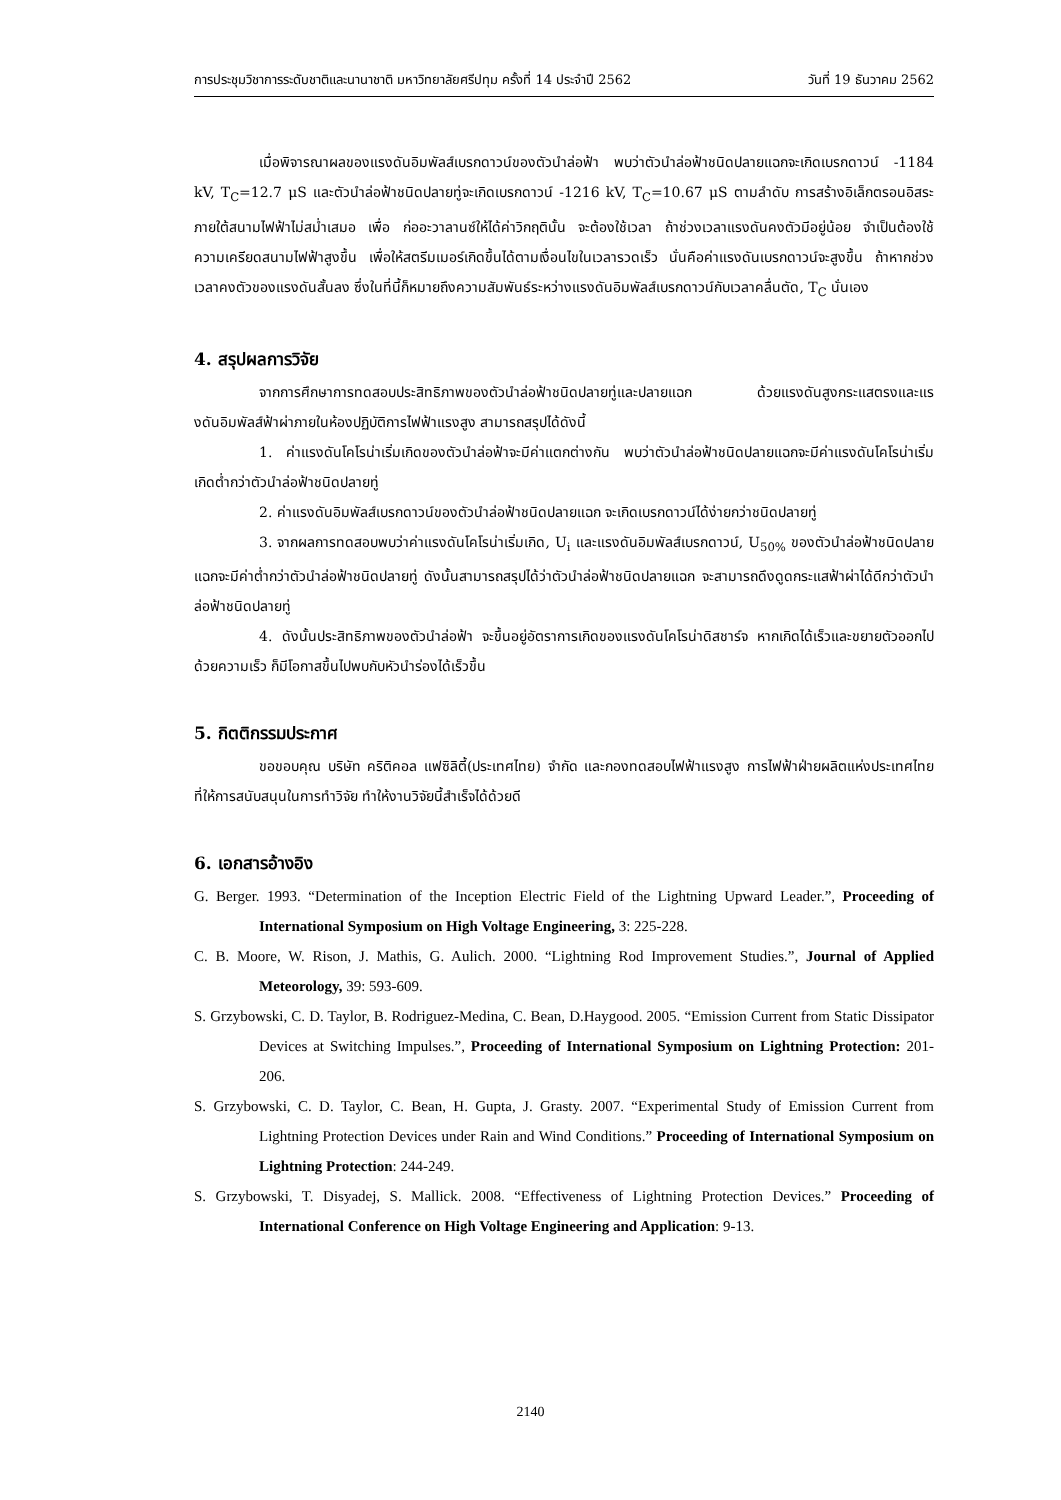การประชุมวิชาการระดับชาติและนานาชาติ มหาวิทยาลัยศรีปทุม ครั้งที่ 14 ประจำปี 2562 วันที่ 19 ธันวาคม 2562
เมื่อพิจารณาผลของแรงดันอิมพัลส์เบรกดาวน์ของตัวนำล่อฟ้า พบว่าตัวนำล่อฟ้าชนิดปลายแฉกจะเกิดเบรกดาวน์ -1184 kV, T<sub>C</sub>=12.7 μS และตัวนำล่อฟ้าชนิดปลายทู่จะเกิดเบรกดาวน์ -1216 kV, T<sub>C</sub>=10.67 μS ตามลำดับ การสร้างอิเล็กตรอนอิสระภายใต้สนามไฟฟ้าไม่สม่ำเสมอ เพื่อ ก่ออะวาลานซ์ให้ได้ค่าวิกฤตินั้น จะต้องใช้เวลา ถ้าช่วงเวลาแรงดันคงตัวมีอยู่น้อย จำเป็นต้องใช้ความเครียดสนามไฟฟ้าสูงขึ้น เพื่อให้สตรีมเมอร์เกิดขึ้นได้ตามเงื่อนไขในเวลารวดเร็ว นั่นคือค่าแรงดันเบรกดาวน์จะสูงขึ้น ถ้าหากช่วงเวลาคงตัวของแรงดันสั้นลง ซึ่งในที่นี้ก็หมายถึงความสัมพันธ์ระหว่างแรงดันอิมพัลส์เบรกดาวน์กับเวลาคลื่นตัด, T<sub>C</sub> นั่นเอง
4. สรุปผลการวิจัย
จากการศึกษาการทดสอบประสิทธิภาพของตัวนำล่อฟ้าชนิดปลายทู่และปลายแฉก ด้วยแรงดันสูงกระแสตรงและแรงดันอิมพัลส์ฟ้าผ่าภายในห้องปฏิบัติการไฟฟ้าแรงสูง สามารถสรุปได้ดังนี้
1. ค่าแรงดันโคโรน่าเริ่มเกิดของตัวนำล่อฟ้าจะมีค่าแตกต่างกัน พบว่าตัวนำล่อฟ้าชนิดปลายแฉกจะมีค่าแรงดันโคโรน่าเริ่มเกิดต่ำกว่าตัวนำล่อฟ้าชนิดปลายทู่
2. ค่าแรงดันอิมพัลส์เบรกดาวน์ของตัวนำล่อฟ้าชนิดปลายแฉก จะเกิดเบรกดาวน์ได้ง่ายกว่าชนิดปลายทู่
3. จากผลการทดสอบพบว่าค่าแรงดันโคโรน่าเริ่มเกิด, U<sub>i</sub> และแรงดันอิมพัลส์เบรกดาวน์, U<sub>50%</sub> ของตัวนำล่อฟ้าชนิดปลายแฉกจะมีค่าต่ำกว่าตัวนำล่อฟ้าชนิดปลายทู่ ดังนั้นสามารถสรุปได้ว่าตัวนำล่อฟ้าชนิดปลายแฉก จะสามารถดึงดูดกระแสฟ้าผ่าได้ดีกว่าตัวนำล่อฟ้าชนิดปลายทู่
4. ดังนั้นประสิทธิภาพของตัวนำล่อฟ้า จะขึ้นอยู่อัตราการเกิดของแรงดันโคโรน่าดิสชาร์จ หากเกิดได้เร็วและขยายตัวออกไปด้วยความเร็ว ก็มีโอกาสขึ้นไปพบกับหัวนำร่องได้เร็วขึ้น
5. กิตติกรรมประกาศ
ขอขอบคุณ บริษัท คริติคอล แฟซิลิตี้(ประเทศไทย) จำกัด และกองทดสอบไฟฟ้าแรงสูง การไฟฟ้าฝ่ายผลิตแห่งประเทศไทย ที่ให้การสนับสนุนในการทำวิจัย ทำให้งานวิจัยนี้สำเร็จได้ด้วยดี
6. เอกสารอ้างอิง
G. Berger. 1993. “Determination of the Inception Electric Field of the Lightning Upward Leader.”, Proceeding of International Symposium on High Voltage Engineering, 3: 225-228.
C. B. Moore, W. Rison, J. Mathis, G. Aulich. 2000. “Lightning Rod Improvement Studies.”, Journal of Applied Meteorology, 39: 593-609.
S. Grzybowski, C. D. Taylor, B. Rodriguez-Medina, C. Bean, D.Haygood. 2005. “Emission Current from Static Dissipator Devices at Switching Impulses.”, Proceeding of International Symposium on Lightning Protection: 201-206.
S. Grzybowski, C. D. Taylor, C. Bean, H. Gupta, J. Grasty. 2007. “Experimental Study of Emission Current from Lightning Protection Devices under Rain and Wind Conditions.” Proceeding of International Symposium on Lightning Protection: 244-249.
S. Grzybowski, T. Disyadej, S. Mallick. 2008. “Effectiveness of Lightning Protection Devices.” Proceeding of International Conference on High Voltage Engineering and Application: 9-13.
2140